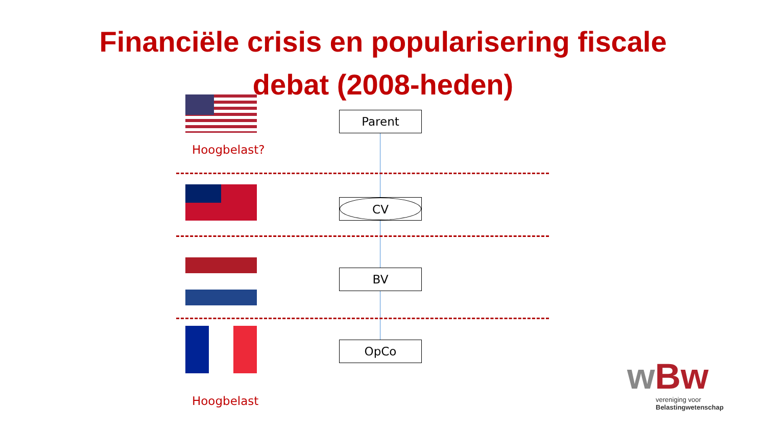Financiële crisis en popularisering fiscale
debat (2008-heden)
Hoogbelast?
Hoogbelast
Parent
CV
BV
OpCo
wBw
vereniging voor
Belastingwetenschap